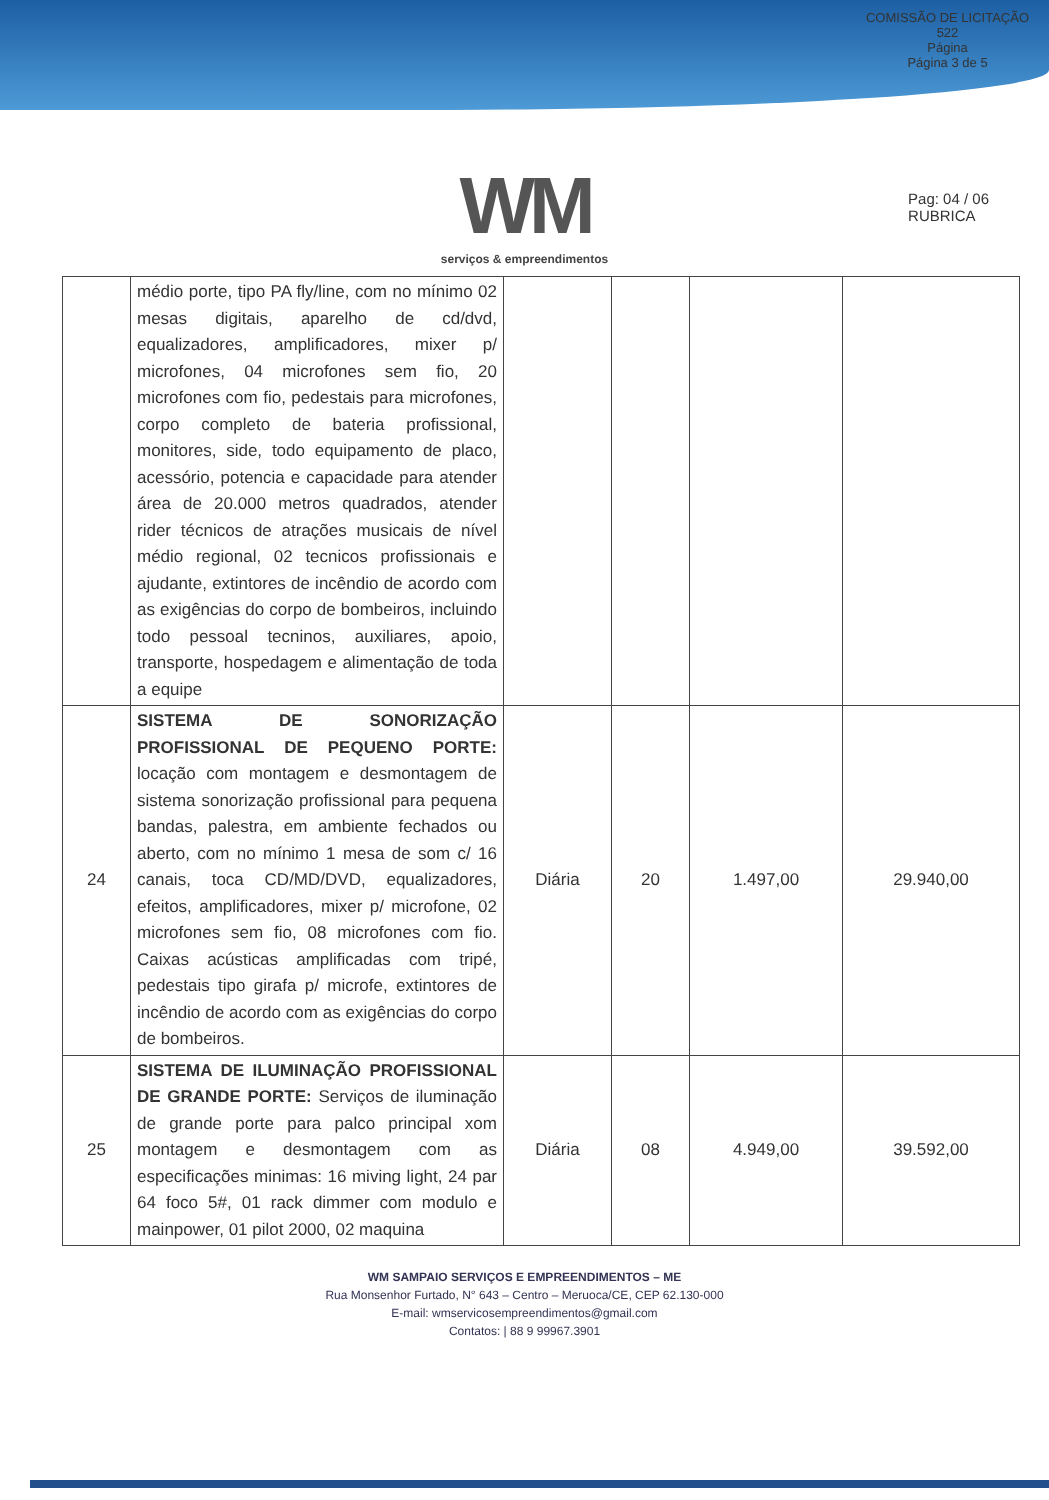COMISSÃO DE LICITAÇÃO
522
Página
Página 3 de 5
WM
serviços & empreendimentos
Pag: 04 / 06
RUBRICA
| | médio porte, tipo PA fly/line, com no mínimo 02 mesas digitais, aparelho de cd/dvd, equalizadores, amplificadores, mixer p/ microfones, 04 microfones sem fio, 20 microfones com fio, pedestais para microfones, corpo completo de bateria profissional, monitores, side, todo equipamento de placo, acessório, potencia e capacidade para atender área de 20.000 metros quadrados, atender rider técnicos de atrações musicais de nível médio regional, 02 tecnicos profissionais e ajudante, extintores de incêndio de acordo com as exigências do corpo de bombeiros, incluindo todo pessoal tecninos, auxiliares, apoio, transporte, hospedagem e alimentação de toda a equipe | | | | |
| 24 | SISTEMA DE SONORIZAÇÃO PROFISSIONAL DE PEQUENO PORTE: locação com montagem e desmontagem de sistema sonorização profissional para pequena bandas, palestra, em ambiente fechados ou aberto, com no mínimo 1 mesa de som c/ 16 canais, toca CD/MD/DVD, equalizadores, efeitos, amplificadores, mixer p/ microfone, 02 microfones sem fio, 08 microfones com fio. Caixas acústicas amplificadas com tripé, pedestais tipo girafa p/ microfe, extintores de incêndio de acordo com as exigências do corpo de bombeiros. | Diária | 20 | 1.497,00 | 29.940,00 |
| 25 | SISTEMA DE ILUMINAÇÃO PROFISSIONAL DE GRANDE PORTE: Serviços de iluminação de grande porte para palco principal xom montagem e desmontagem com as especificações minimas: 16 miving light, 24 par 64 foco 5#, 01 rack dimmer com modulo e mainpower, 01 pilot 2000, 02 maquina | Diária | 08 | 4.949,00 | 39.592,00 |
WM SAMPAIO SERVIÇOS E EMPREENDIMENTOS – ME
Rua Monsenhor Furtado, N° 643 – Centro – Meruoca/CE, CEP 62.130-000
E-mail: wmservicosempreendimentos@gmail.com
Contatos: | 88 9 99967.3901